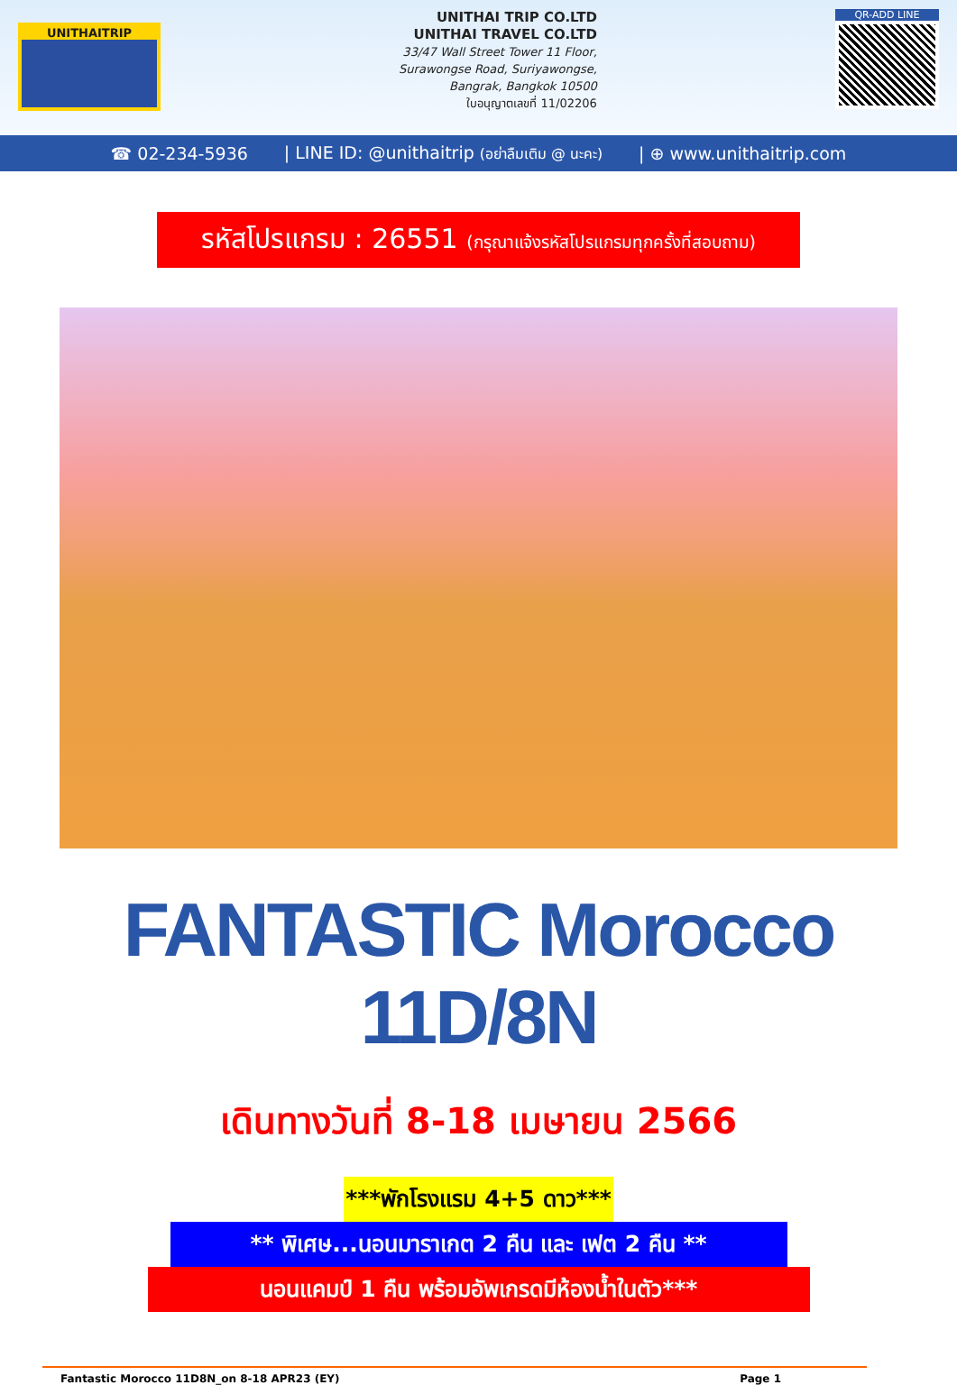UNITHAITRIP
UNITHAI TRIP CO.LTD
UNITHAI TRAVEL CO.LTD
33/47 Wall Street Tower 11 Floor,
Surawongse Road, Suriyawongse,
Bangrak, Bangkok 10500
ใบอนุญาตเลขที่ 11/02206
QR-ADD LINE
☎ 02-234-5936 | LINE ID: @unithaitrip (อย่าลืมเติม @ นะคะ) | ⊕ www.unithaitrip.com
รหัสโปรแกรม : 26551 (กรุณาแจ้งรหัสโปรแกรมทุกครั้งที่สอบถาม)
FANTASTIC Morocco 11D/8N
เดินทางวันที่ 8-18 เมษายน 2566
***พักโรงแรม 4+5 ดาว***
** พิเศษ...นอนมาราเกต 2 คืน และ เฟต 2 คืน **
นอนแคมป์ 1 คืน พร้อมอัพเกรดมีห้องน้ำในตัว***
Fantastic Morocco 11D8N_on 8-18 APR23 (EY) Page 1